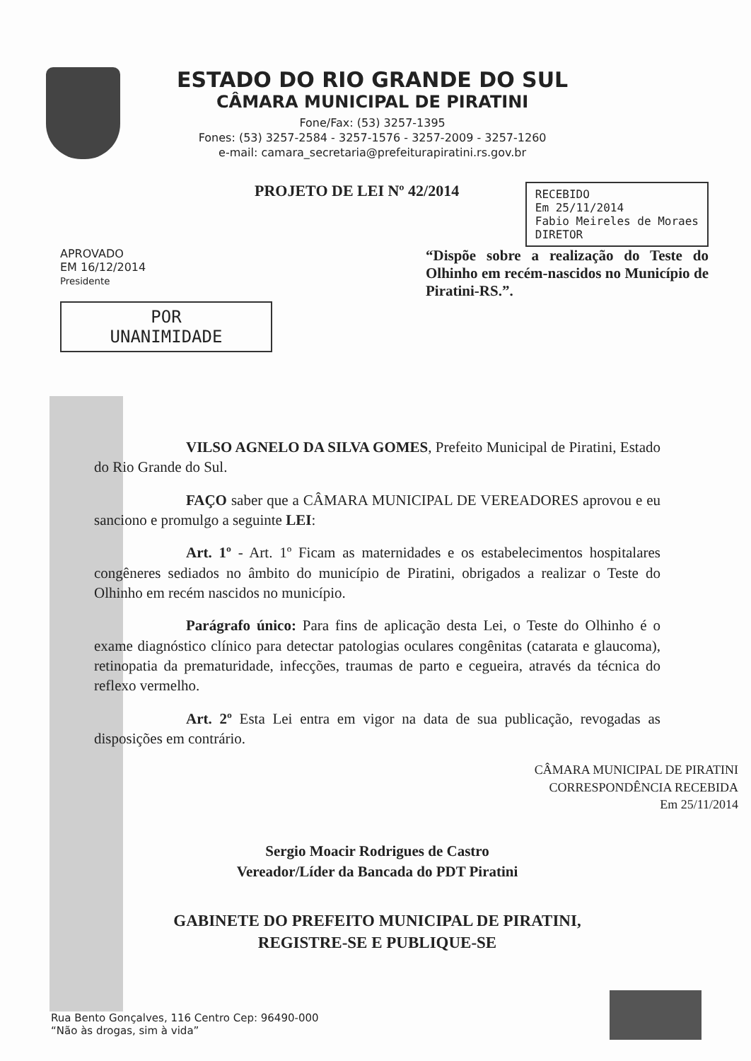ESTADO DO RIO GRANDE DO SUL
CÂMARA MUNICIPAL DE PIRATINI
Fone/Fax: (53) 3257-1395
Fones: (53) 3257-2584 - 3257-1576 - 3257-2009 - 3257-1260
e-mail: camara_secretaria@prefeiturapiratini.rs.gov.br
PROJETO DE LEI Nº 42/2014
RECEBIDO
Em 25/11/2014
Fabio Meireles de Moraes
DIRETOR
APROVADO
EM 16/12/2014
Presidente
POR
UNANIMIDADE
“Dispõe sobre a realização do Teste do Olhinho em recém-nascidos no Município de Piratini-RS.”.
VILSO AGNELO DA SILVA GOMES, Prefeito Municipal de Piratini, Estado do Rio Grande do Sul.
FAÇO saber que a CÂMARA MUNICIPAL DE VEREADORES aprovou e eu sanciono e promulgo a seguinte LEI:
Art. 1º - Art. 1º Ficam as maternidades e os estabelecimentos hospitalares congêneres sediados no âmbito do município de Piratini, obrigados a realizar o Teste do Olhinho em recém nascidos no município.
Parágrafo único: Para fins de aplicação desta Lei, o Teste do Olhinho é o exame diagnóstico clínico para detectar patologias oculares congênitas (catarata e glaucoma), retinopatia da prematuridade, infecções, traumas de parto e cegueira, através da técnica do reflexo vermelho.
Art. 2º Esta Lei entra em vigor na data de sua publicação, revogadas as disposições em contrário.
CÂMARA MUNICIPAL DE PIRATINI
CORRESPONDÊNCIA RECEBIDA
Em 25/11/2014
Sergio Moacir Rodrigues de Castro
Vereador/Líder da Bancada do PDT Piratini
GABINETE DO PREFEITO MUNICIPAL DE PIRATINI,
REGISTRE-SE E PUBLIQUE-SE
Rua Bento Gonçalves, 116 Centro Cep: 96490-000
“Não às drogas, sim à vida”